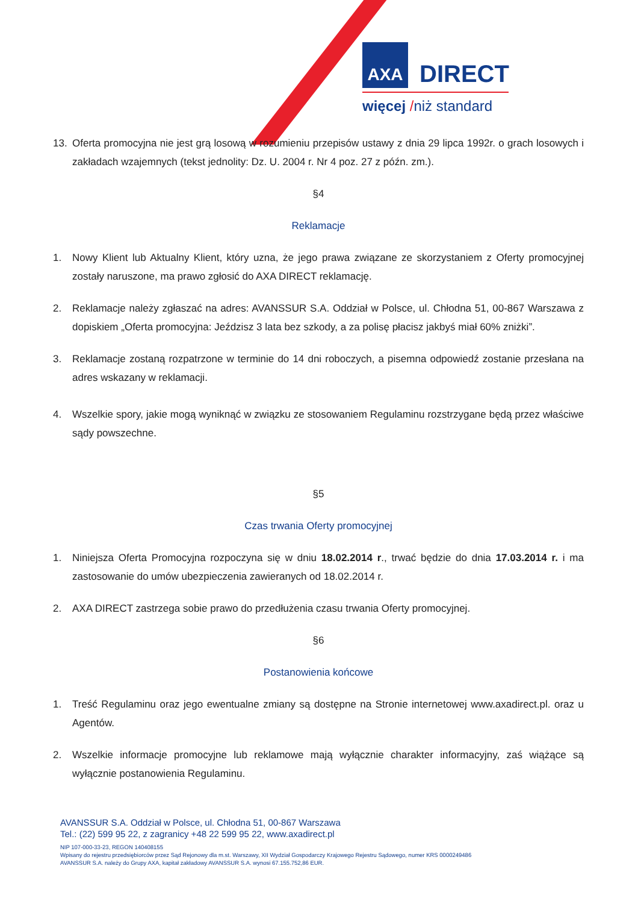AXA
DIRECT
więcej /niż standard
13. Oferta promocyjna nie jest grą losową w rozumieniu przepisów ustawy z dnia 29 lipca 1992r. o grach losowych i zakładach wzajemnych (tekst jednolity: Dz. U. 2004 r. Nr 4 poz. 27 z późn. zm.).
§4
Reklamacje
1. Nowy Klient lub Aktualny Klient, który uzna, że jego prawa związane ze skorzystaniem z Oferty promocyjnej zostały naruszone, ma prawo zgłosić do AXA DIRECT reklamację.
2. Reklamacje należy zgłaszać na adres: AVANSSUR S.A. Oddział w Polsce, ul. Chłodna 51, 00-867 Warszawa z dopiskiem „Oferta promocyjna: Jeździsz 3 lata bez szkody, a za polisę płacisz jakbyś miał 60% zniżki”.
3. Reklamacje zostaną rozpatrzone w terminie do 14 dni roboczych, a pisemna odpowiedź zostanie przesłana na adres wskazany w reklamacji.
4. Wszelkie spory, jakie mogą wyniknąć w związku ze stosowaniem Regulaminu rozstrzygane będą przez właściwe sądy powszechne.
§5
Czas trwania Oferty promocyjnej
1. Niniejsza Oferta Promocyjna rozpoczyna się w dniu 18.02.2014 r., trwać będzie do dnia 17.03.2014 r. i ma zastosowanie do umów ubezpieczenia zawieranych od 18.02.2014 r.
2. AXA DIRECT zastrzega sobie prawo do przedłużenia czasu trwania Oferty promocyjnej.
§6
Postanowienia końcowe
1. Treść Regulaminu oraz jego ewentualne zmiany są dostępne na Stronie internetowej www.axadirect.pl. oraz u Agentów.
2. Wszelkie informacje promocyjne lub reklamowe mają wyłącznie charakter informacyjny, zaś wiążące są wyłącznie postanowienia Regulaminu.
AVANSSUR S.A. Oddział w Polsce, ul. Chłodna 51, 00-867 Warszawa
Tel.: (22) 599 95 22, z zagranicy +48 22 599 95 22, www.axadirect.pl
NIP 107-000-33-23, REGON 140408155
Wpisany do rejestru przedsiębiorców przez Sąd Rejonowy dla m.st. Warszawy, XII Wydział Gospodarczy Krajowego Rejestru Sądowego, numer KRS 0000249486
AVANSSUR S.A. należy do Grupy AXA, kapitał zakładowy AVANSSUR S.A. wynosi 67.155.752,86 EUR.